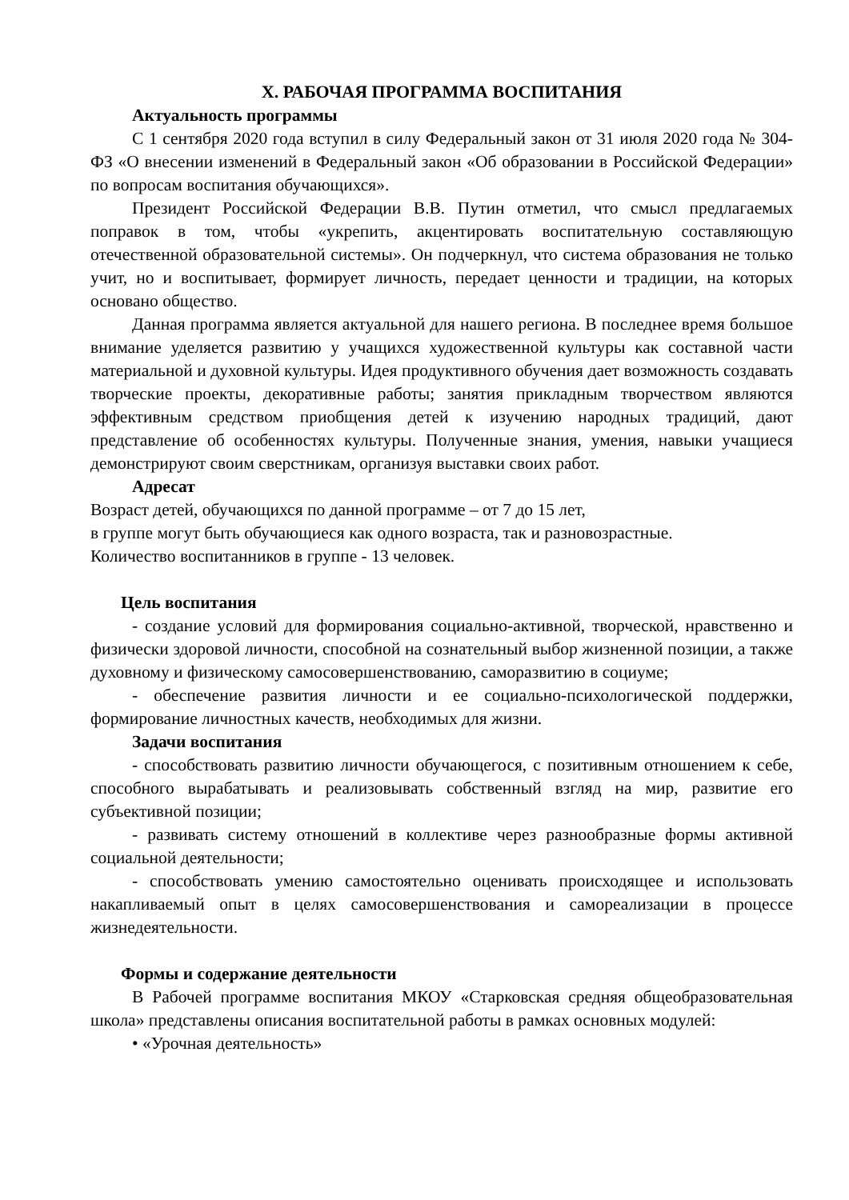X. РАБОЧАЯ ПРОГРАММА ВОСПИТАНИЯ
Актуальность программы
С 1 сентября 2020 года вступил в силу Федеральный закон от 31 июля 2020 года № 304-ФЗ «О внесении изменений в Федеральный закон «Об образовании в Российской Федерации» по вопросам воспитания обучающихся».
Президент Российской Федерации В.В. Путин отметил, что смысл предлагаемых поправок в том, чтобы «укрепить, акцентировать воспитательную составляющую отечественной образовательной системы». Он подчеркнул, что система образования не только учит, но и воспитывает, формирует личность, передает ценности и традиции, на которых основано общество.
Данная программа является актуальной для нашего региона. В последнее время большое внимание уделяется развитию у учащихся художественной культуры как составной части материальной и духовной культуры. Идея продуктивного обучения дает возможность создавать творческие проекты, декоративные работы; занятия прикладным творчеством являются эффективным средством приобщения детей к изучению народных традиций, дают представление об особенностях культуры. Полученные знания, умения, навыки учащиеся демонстрируют своим сверстникам, организуя выставки своих работ.
Адресат
Возраст детей, обучающихся по данной программе – от 7 до 15 лет,
в группе могут быть обучающиеся как одного возраста, так и разновозрастные.
Количество воспитанников в группе - 13 человек.
Цель воспитания
- создание условий для формирования социально-активной, творческой, нравственно и физически здоровой личности, способной на сознательный выбор жизненной позиции, а также духовному и физическому самосовершенствованию, саморазвитию в социуме;
- обеспечение развития личности и ее социально-психологической поддержки, формирование личностных качеств, необходимых для жизни.
Задачи воспитания
- способствовать развитию личности обучающегося, с позитивным отношением к себе, способного вырабатывать и реализовывать собственный взгляд на мир, развитие его субъективной позиции;
- развивать систему отношений в коллективе через разнообразные формы активной социальной деятельности;
- способствовать умению самостоятельно оценивать происходящее и использовать накапливаемый опыт в целях самосовершенствования и самореализации в процессе жизнедеятельности.
Формы и содержание деятельности
В Рабочей программе воспитания МКОУ «Старковская средняя общеобразовательная школа» представлены описания воспитательной работы в рамках основных модулей:
• «Урочная деятельность»